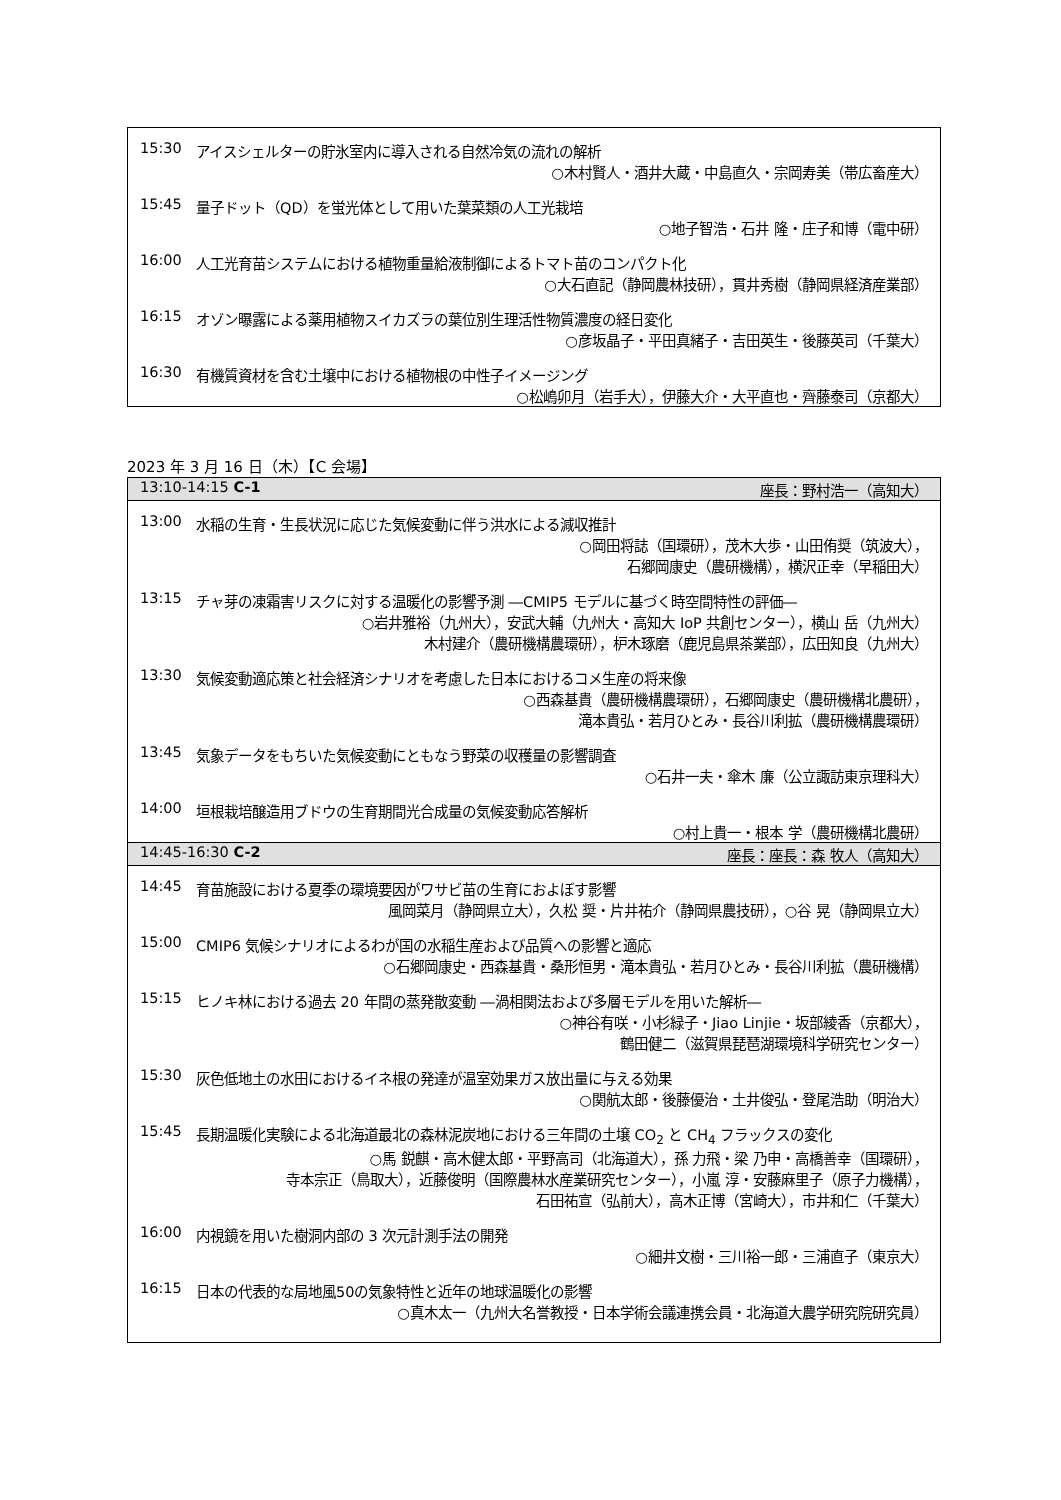15:30 アイスシェルターの貯氷室内に導入される自然冷気の流れの解析
○木村賢人・酒井大蔵・中島直久・宗岡寿美（帯広畜産大）
15:45 量子ドット（QD）を蛍光体として用いた葉菜類の人工光栽培
○地子智浩・石井 隆・庄子和博（電中研）
16:00 人工光育苗システムにおける植物重量給液制御によるトマト苗のコンパクト化
○大石直記（静岡農林技研），貫井秀樹（静岡県経済産業部）
16:15 オゾン曝露による薬用植物スイカズラの葉位別生理活性物質濃度の経日変化
○彦坂晶子・平田真緒子・吉田英生・後藤英司（千葉大）
16:30 有機質資材を含む土壌中における植物根の中性子イメージング
○松嶋卯月（岩手大），伊藤大介・大平直也・齊藤泰司（京都大）
2023 年 3 月 16 日（木）【C 会場】
13:10-14:15 C-1 座長：野村浩一（高知大）
13:00 水稲の生育・生長状況に応じた気候変動に伴う洪水による減収推計
○岡田将誌（国環研），茂木大歩・山田侑奨（筑波大），
石郷岡康史（農研機構），横沢正幸（早稲田大）
13:15 チャ芽の凍霜害リスクに対する温暖化の影響予測 ―CMIP5 モデルに基づく時空間特性の評価―
○岩井雅裕（九州大），安武大輔（九州大・高知大 IoP 共創センター），横山 岳（九州大）
木村建介（農研機構農環研），枦木琢磨（鹿児島県茶業部），広田知良（九州大）
13:30 気候変動適応策と社会経済シナリオを考慮した日本におけるコメ生産の将来像
○西森基貴（農研機構農環研），石郷岡康史（農研機構北農研），
滝本貴弘・若月ひとみ・長谷川利拡（農研機構農環研）
13:45 気象データをもちいた気候変動にともなう野菜の収穫量の影響調査
○石井一夫・傘木 廉（公立諏訪東京理科大）
14:00 垣根栽培醸造用ブドウの生育期間光合成量の気候変動応答解析
○村上貴一・根本 学（農研機構北農研）
14:45-16:30 C-2 座長：座長：森 牧人（高知大）
14:45 育苗施設における夏季の環境要因がワサビ苗の生育におよぼす影響
風岡菜月（静岡県立大），久松 奨・片井祐介（静岡県農技研），○谷 晃（静岡県立大）
15:00 CMIP6 気候シナリオによるわが国の水稲生産および品質への影響と適応
○石郷岡康史・西森基貴・桑形恒男・滝本貴弘・若月ひとみ・長谷川利拡（農研機構）
15:15 ヒノキ林における過去 20 年間の蒸発散変動 ―渦相関法および多層モデルを用いた解析―
○神谷有咲・小杉緑子・Jiao Linjie・坂部綾香（京都大），
鶴田健二（滋賀県琵琶湖環境科学研究センター）
15:30 灰色低地土の水田におけるイネ根の発達が温室効果ガス放出量に与える効果
○関航太郎・後藤優治・土井俊弘・登尾浩助（明治大）
15:45 長期温暖化実験による北海道最北の森林泥炭地における三年間の土壌 CO<sub>2</sub> と CH<sub>4</sub> フラックスの変化
○馬 鋭麒・高木健太郎・平野高司（北海道大），孫 力飛・梁 乃申・高橋善幸（国環研），
寺本宗正（鳥取大），近藤俊明（国際農林水産業研究センター），小嵐 淳・安藤麻里子（原子力機構），
石田祐宣（弘前大），高木正博（宮崎大），市井和仁（千葉大）
16:00 内視鏡を用いた樹洞内部の 3 次元計測手法の開発
○細井文樹・三川裕一郎・三浦直子（東京大）
16:15 日本の代表的な局地風50の気象特性と近年の地球温暖化の影響
○真木太一（九州大名誉教授・日本学術会議連携会員・北海道大農学研究院研究員）